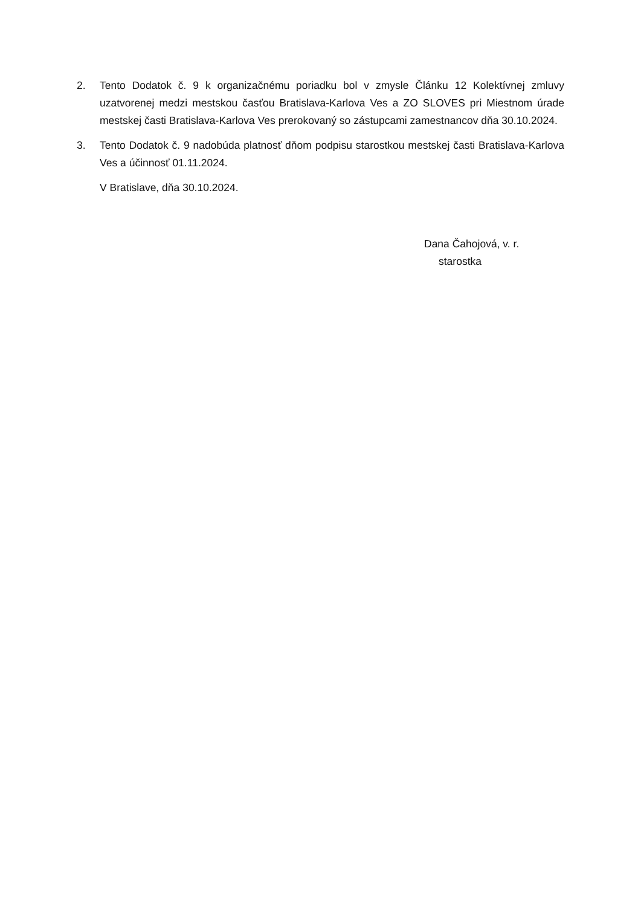2. Tento Dodatok č. 9 k organizačnému poriadku bol v zmysle Článku 12 Kolektívnej zmluvy uzatvorenej medzi mestskou časťou Bratislava-Karlova Ves a ZO SLOVES pri Miestnom úrade mestskej časti Bratislava-Karlova Ves prerokovaný so zástupcami zamestnancov dňa 30.10.2024.
3. Tento Dodatok č. 9 nadobúda platnosť dňom podpisu starostkou mestskej časti Bratislava-Karlova Ves a účinnosť 01.11.2024.
V Bratislave, dňa 30.10.2024.
Dana Čahojová, v. r.
starostka